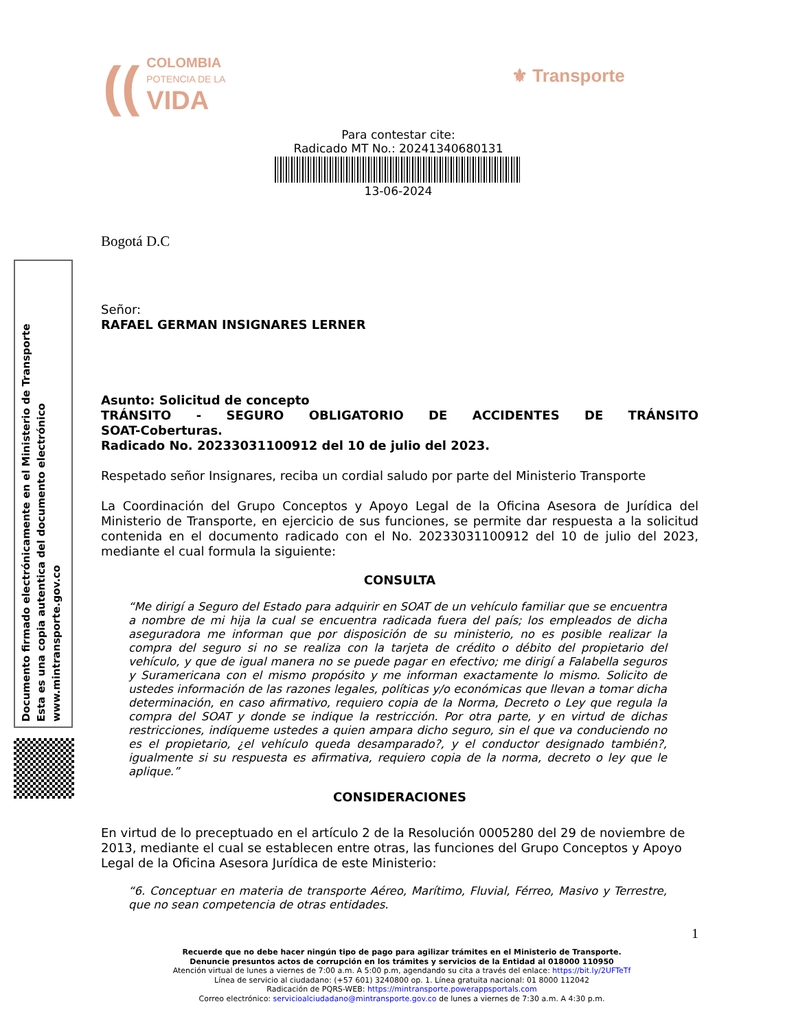((COLOMBIA
POTENCIA DE LA
VIDA
⚜ Transporte
Para contestar cite:
Radicado MT No.: 20241340680131
13-06-2024
Documento firmado electrónicamente en el Ministerio de Transporte
Esta es una copia autentica del documento electrónico
www.mintransporte.gov.co
Bogotá D.C
Señor:
RAFAEL GERMAN INSIGNARES LERNER
Asunto: Solicitud de concepto
TRÁNSITO - SEGURO OBLIGATORIO DE ACCIDENTES DE TRÁNSITO
SOAT-Coberturas.
Radicado No. 20233031100912 del 10 de julio del 2023.
Respetado señor Insignares, reciba un cordial saludo por parte del Ministerio Transporte
La Coordinación del Grupo Conceptos y Apoyo Legal de la Oficina Asesora de Jurídica del Ministerio de Transporte, en ejercicio de sus funciones, se permite dar respuesta a la solicitud contenida en el documento radicado con el No. 20233031100912 del 10 de julio del 2023, mediante el cual formula la siguiente:
CONSULTA
“Me dirigí a Seguro del Estado para adquirir en SOAT de un vehículo familiar que se encuentra a nombre de mi hija la cual se encuentra radicada fuera del país; los empleados de dicha aseguradora me informan que por disposición de su ministerio, no es posible realizar la compra del seguro si no se realiza con la tarjeta de crédito o débito del propietario del vehículo, y que de igual manera no se puede pagar en efectivo; me dirigí a Falabella seguros y Suramericana con el mismo propósito y me informan exactamente lo mismo. Solicito de ustedes información de las razones legales, políticas y/o económicas que llevan a tomar dicha determinación, en caso afirmativo, requiero copia de la Norma, Decreto o Ley que regula la compra del SOAT y donde se indique la restricción. Por otra parte, y en virtud de dichas restricciones, indíqueme ustedes a quien ampara dicho seguro, sin el que va conduciendo no es el propietario, ¿el vehículo queda desamparado?, y el conductor designado también?, igualmente si su respuesta es afirmativa, requiero copia de la norma, decreto o ley que le aplique.”
CONSIDERACIONES
En virtud de lo preceptuado en el artículo 2 de la Resolución 0005280 del 29 de noviembre de 2013, mediante el cual se establecen entre otras, las funciones del Grupo Conceptos y Apoyo Legal de la Oficina Asesora Jurídica de este Ministerio:
“6. Conceptuar en materia de transporte Aéreo, Marítimo, Fluvial, Férreo, Masivo y Terrestre, que no sean competencia de otras entidades.
1
Recuerde que no debe hacer ningún tipo de pago para agilizar trámites en el Ministerio de Transporte.
Denuncie presuntos actos de corrupción en los trámites y servicios de la Entidad al 018000 110950
Atención virtual de lunes a viernes de 7:00 a.m. A 5:00 p.m, agendando su cita a través del enlace: https://bit.ly/2UFTeTf
Línea de servicio al ciudadano: (+57 601) 3240800 op. 1. Línea gratuita nacional: 01 8000 112042
Radicación de PQRS-WEB: https://mintransporte.powerappsportals.com
Correo electrónico: servicioalciudadano@mintransporte.gov.co de lunes a viernes de 7:30 a.m. A 4:30 p.m.